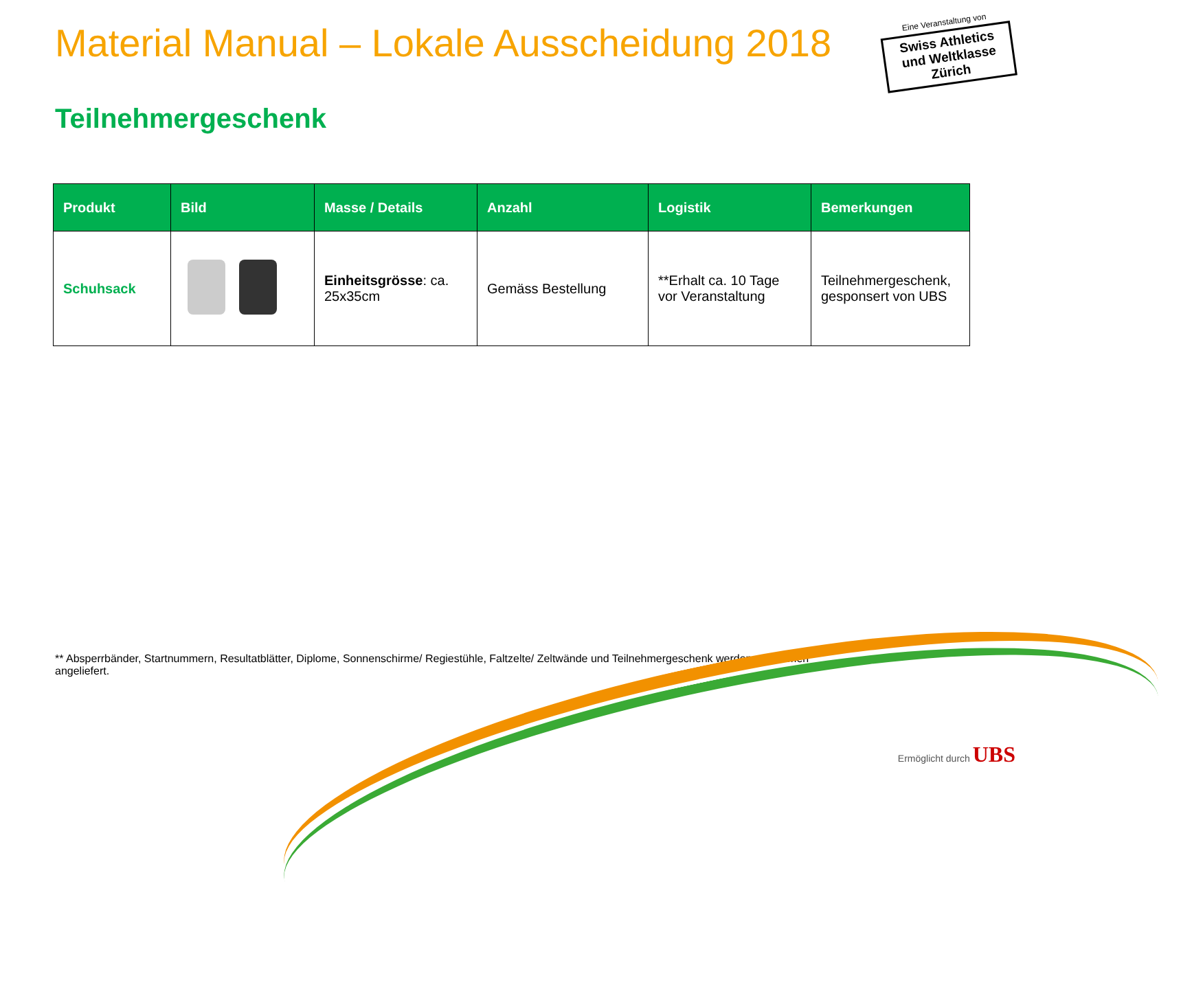Material Manual – Lokale Ausscheidung 2018
Eine Veranstaltung von
Swiss Athletics und Weltklasse Zürich
Teilnehmergeschenk
| Produkt | Bild | Masse / Details | Anzahl | Logistik | Bemerkungen |
| --- | --- | --- | --- | --- | --- |
| Schuhsack | | Einheitsgrösse : ca. 25x35cm | Gemäss Bestellung | **Erhalt ca. 10 Tage vor Veranstaltung | Teilnehmergeschenk, gesponsert von UBS |
** Absperrbänder, Startnummern, Resultatblätter, Diplome, Sonnenschirme/ Regiestühle, Faltzelte/ Zeltwände und Teilnehmergeschenk werden zusammen angeliefert.
Ermöglicht durch UBS